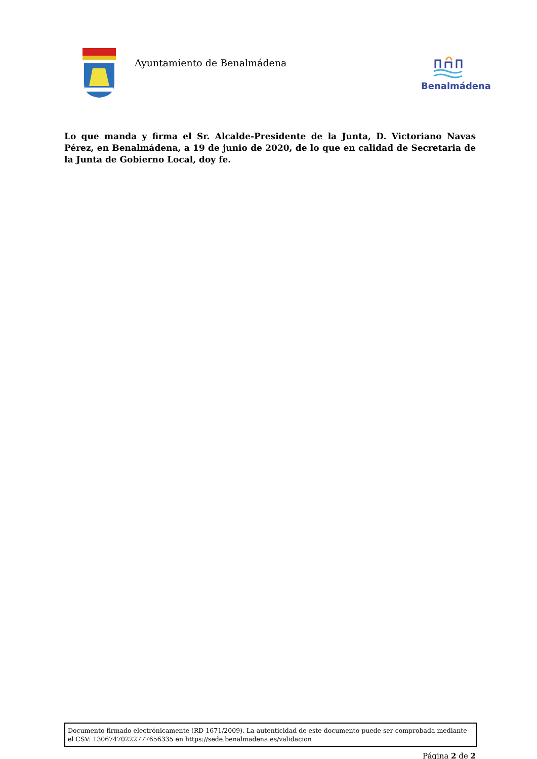Ayuntamiento de Benalmádena Benalmádena
Lo que manda y firma el Sr. Alcalde-Presidente de la Junta, D. Victoriano Navas Pérez, en Benalmádena, a 19 de junio de 2020, de lo que en calidad de Secretaria de la Junta de Gobierno Local, doy fe.
Documento firmado electrónicamente (RD 1671/2009). La autenticidad de este documento puede ser comprobada mediante el CSV: 13067470222777656335 en https://sede.benalmadena.es/validacion
Página 2 de 2